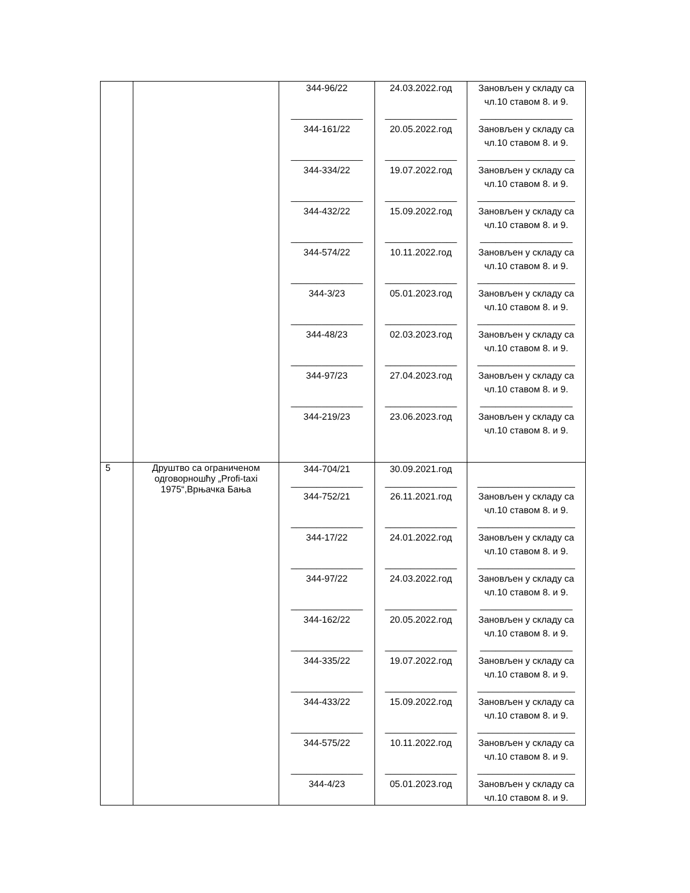| | | 344-96/22 ______________ 344-161/22 ______________ 344-334/22 ______________ 344-432/22 ______________ 344-574/22 ______________ 344-3/23 ______________ 344-48/23 ______________ 344-97/23 ______________ 344-219/23 | 24.03.2022.год ______________ 20.05.2022.год ______________ 19.07.2022.год ______________ 15.09.2022.год ______________ 10.11.2022.год ______________ 05.01.2023.год ______________ 02.03.2023.год ______________ 27.04.2023.год ______________ 23.06.2023.год | Зановљен у складу са чл.10 ставом 8. и 9. __________________ Зановљен у складу са чл.10 ставом 8. и 9. ___________________ Зановљен у складу са чл.10 ставом 8. и 9. ___________________ Зановљен у складу са чл.10 ставом 8. и 9. __________________ Зановљен у складу са чл.10 ставом 8. и 9. ___________________ Зановљен у складу са чл.10 ставом 8. и 9. ___________________ Зановљен у складу са чл.10 ставом 8. и 9. ___________________ Зановљен у складу са чл.10 ставом 8. и 9. __________________ Зановљен у складу са чл.10 ставом 8. и 9. |
| 5 | Друштво са ограниченом одговорношћу „Profi-taxi 1975“,Врњачка Бања | 344-704/21 ______________ 344-752/21 ______________ 344-17/22 ______________ 344-97/22 ______________ 344-162/22 ______________ 344-335/22 ______________ 344-433/22 ______________ 344-575/22 ______________ 344-4/23 | 30.09.2021.год ______________ 26.11.2021.год ______________ 24.01.2022.год ______________ 24.03.2022.год ______________ 20.05.2022.год ______________ 19.07.2022.год ______________ 15.09.2022.год ______________ 10.11.2022.год ______________ 05.01.2023.год | ___________________ Зановљен у складу са чл.10 ставом 8. и 9. ___________________ Зановљен у складу са чл.10 ставом 8. и 9. ___________________ Зановљен у складу са чл.10 ставом 8. и 9. __________________ Зановљен у складу са чл.10 ставом 8. и 9. __________________ Зановљен у складу са чл.10 ставом 8. и 9. ___________________ Зановљен у складу са чл.10 ставом 8. и 9. ___________________ Зановљен у складу са чл.10 ставом 8. и 9. ___________________ Зановљен у складу са чл.10 ставом 8. и 9. |